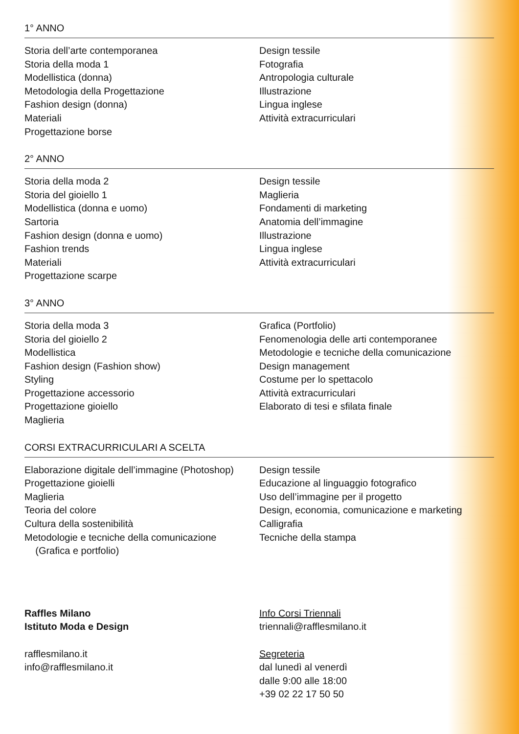1° ANNO
Storia dell’arte contemporanea
Storia della moda 1
Modellistica (donna)
Metodologia della Progettazione
Fashion design (donna)
Materiali
Progettazione borse
Design tessile
Fotografia
Antropologia culturale
Illustrazione
Lingua inglese
Attività extracurriculari
2° ANNO
Storia della moda 2
Storia del gioiello 1
Modellistica (donna e uomo)
Sartoria
Fashion design (donna e uomo)
Fashion trends
Materiali
Progettazione scarpe
Design tessile
Maglieria
Fondamenti di marketing
Anatomia dell’immagine
Illustrazione
Lingua inglese
Attività extracurriculari
3° ANNO
Storia della moda 3
Storia del gioiello 2
Modellistica
Fashion design (Fashion show)
Styling
Progettazione accessorio
Progettazione gioiello
Maglieria
Grafica (Portfolio)
Fenomenologia delle arti contemporanee
Metodologie e tecniche della comunicazione
Design management
Costume per lo spettacolo
Attività extracurriculari
Elaborato di tesi e sfilata finale
CORSI EXTRACURRICULARI A SCELTA
Elaborazione digitale dell’immagine (Photoshop)
Progettazione gioielli
Maglieria
Teoria del colore
Cultura della sostenibilità
Metodologie e tecniche della comunicazione
(Grafica e portfolio)
Design tessile
Educazione al linguaggio fotografico
Uso dell’immagine per il progetto
Design, economia, comunicazione e marketing
Calligrafia
Tecniche della stampa
Raffles Milano
Istituto Moda e Design
rafflesmilano.it
info@rafflesmilano.it
Info Corsi Triennali
triennali@rafflesmilano.it
Segreteria
dal lunedì al venerdì
dalle 9:00 alle 18:00
+39 02 22 17 50 50